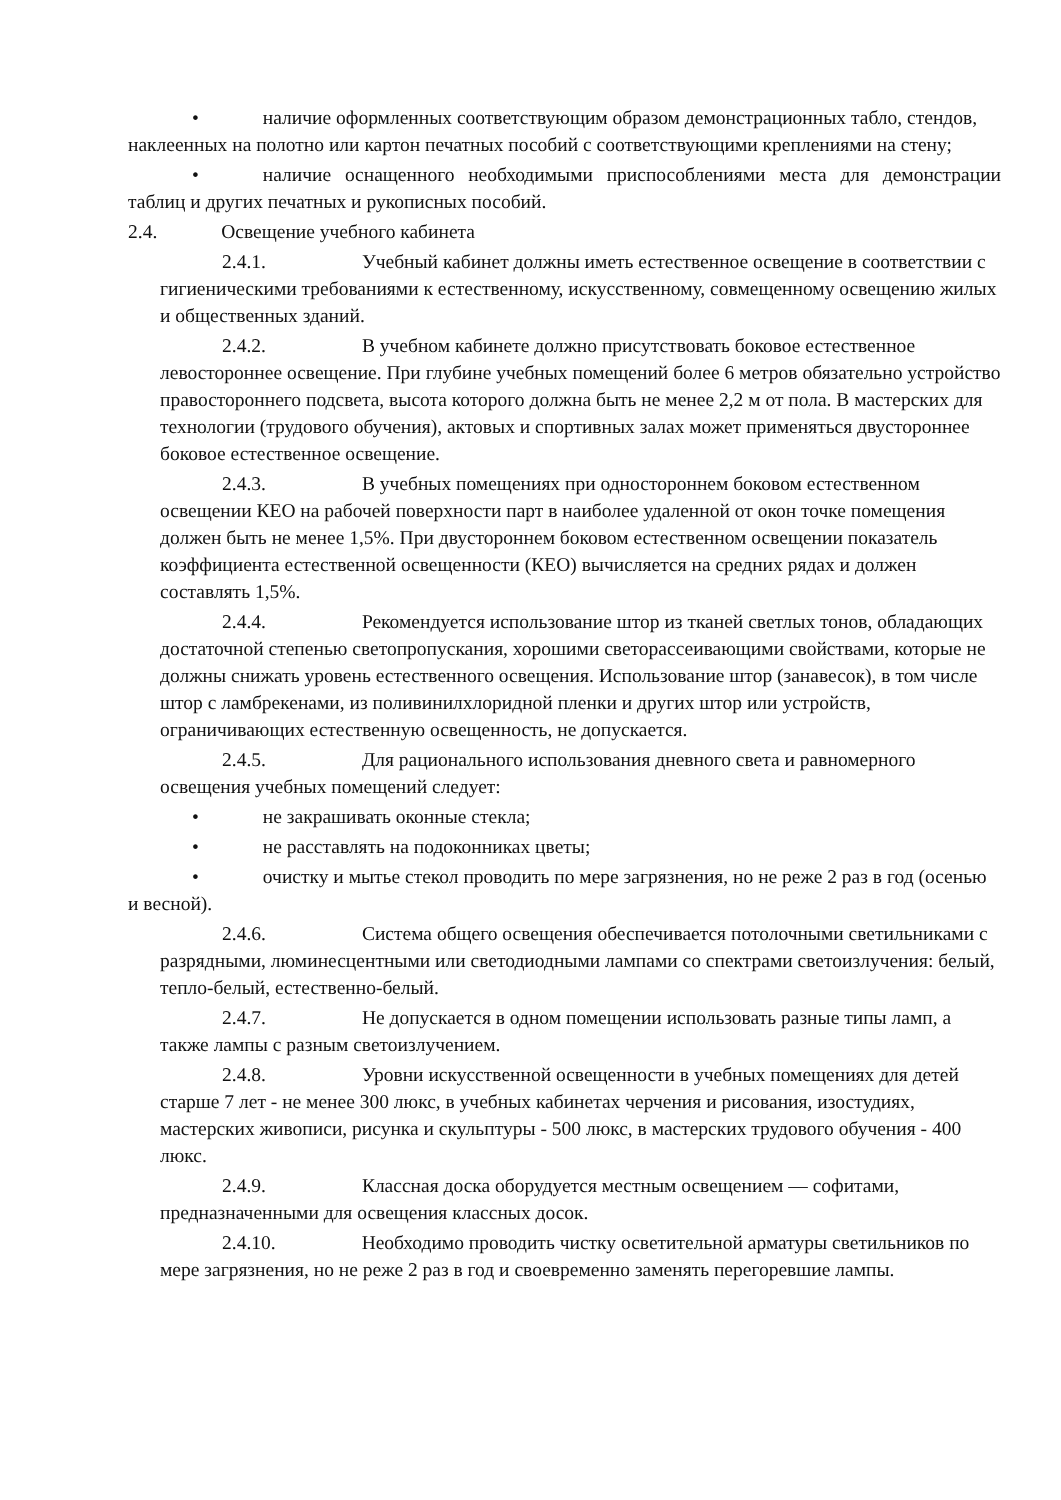• наличие оформленных соответствующим образом демонстрационных табло, стендов, наклеенных на полотно или картон печатных пособий с соответствующими креплениями на стену;
• наличие оснащенного необходимыми приспособлениями места для демонстрации таблиц и других печатных и рукописных пособий.
2.4. Освещение учебного кабинета
2.4.1. Учебный кабинет должны иметь естественное освещение в соответствии с гигиеническими требованиями к естественному, искусственному, совмещенному освещению жилых и общественных зданий.
2.4.2. В учебном кабинете должно присутствовать боковое естественное левостороннее освещение. При глубине учебных помещений более 6 метров обязательно устройство правостороннего подсвета, высота которого должна быть не менее 2,2 м от пола. В мастерских для технологии (трудового обучения), актовых и спортивных залах может применяться двустороннее боковое естественное освещение.
2.4.3. В учебных помещениях при одностороннем боковом естественном освещении КЕО на рабочей поверхности парт в наиболее удаленной от окон точке помещения должен быть не менее 1,5%. При двустороннем боковом естественном освещении показатель коэффициента естественной освещенности (КЕО) вычисляется на средних рядах и должен составлять 1,5%.
2.4.4. Рекомендуется использование штор из тканей светлых тонов, обладающих достаточной степенью светопропускания, хорошими светорассеивающими свойствами, которые не должны снижать уровень естественного освещения. Использование штор (занавесок), в том числе штор с ламбрекенами, из поливинилхлоридной пленки и других штор или устройств, ограничивающих естественную освещенность, не допускается.
2.4.5. Для рационального использования дневного света и равномерного освещения учебных помещений следует:
• не закрашивать оконные стекла;
• не расставлять на подоконниках цветы;
• очистку и мытье стекол проводить по мере загрязнения, но не реже 2 раз в год (осенью и весной).
2.4.6. Система общего освещения обеспечивается потолочными светильниками с разрядными, люминесцентными или светодиодными лампами со спектрами светоизлучения: белый, тепло-белый, естественно-белый.
2.4.7. Не допускается в одном помещении использовать разные типы ламп, а также лампы с разным светоизлучением.
2.4.8. Уровни искусственной освещенности в учебных помещениях для детей старше 7 лет - не менее 300 люкс, в учебных кабинетах черчения и рисования, изостудиях, мастерских живописи, рисунка и скульптуры - 500 люкс, в мастерских трудового обучения - 400 люкс.
2.4.9. Классная доска оборудуется местным освещением — софитами, предназначенными для освещения классных досок.
2.4.10. Необходимо проводить чистку осветительной арматуры светильников по мере загрязнения, но не реже 2 раз в год и своевременно заменять перегоревшие лампы.